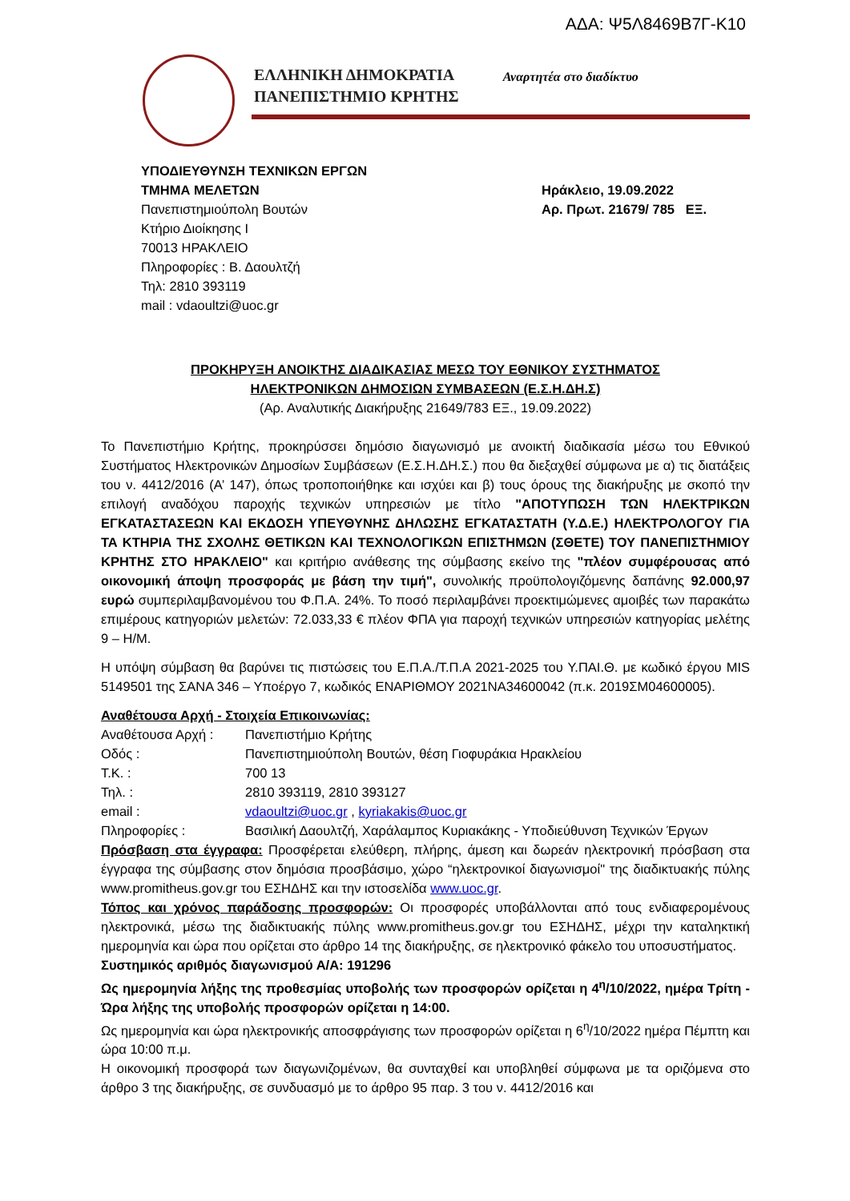ΑΔΑ: Ψ5Λ8469Β7Γ-Κ10
ΕΛΛΗΝΙΚΗ ΔΗΜΟΚΡΑΤΙΑ
ΠΑΝΕΠΙΣΤΗΜΙΟ ΚΡΗΤΗΣ
Αναρτητέα στο διαδίκτυο
ΥΠΟΔΙΕΥΘΥΝΣΗ ΤΕΧΝΙΚΩΝ ΕΡΓΩΝ
ΤΜΗΜΑ ΜΕΛΕΤΩΝ
Πανεπιστημιούπολη Βουτών
Κτήριο Διοίκησης Ι
70013 ΗΡΑΚΛΕΙΟ
Πληροφορίες : Β. Δαουλτζή
Τηλ: 2810 393119
mail : vdaoultzi@uoc.gr
Ηράκλειο, 19.09.2022
Αρ. Πρωτ. 21679/ 785 ΕΞ.
ΠΡΟΚΗΡΥΞΗ ΑΝΟΙΚΤΗΣ ΔΙΑΔΙΚΑΣΙΑΣ ΜΕΣΩ ΤΟΥ ΕΘΝΙΚΟΥ ΣΥΣΤΗΜΑΤΟΣ
ΗΛΕΚΤΡΟΝΙΚΩΝ ΔΗΜΟΣΙΩΝ ΣΥΜΒΑΣΕΩΝ (Ε.Σ.Η.ΔΗ.Σ)
(Αρ. Αναλυτικής Διακήρυξης 21649/783 ΕΞ., 19.09.2022)
Το Πανεπιστήμιο Κρήτης, προκηρύσσει δημόσιο διαγωνισμό με ανοικτή διαδικασία μέσω του Εθνικού Συστήματος Ηλεκτρονικών Δημοσίων Συμβάσεων (Ε.Σ.Η.ΔΗ.Σ.) που θα διεξαχθεί σύμφωνα με α) τις διατάξεις του ν. 4412/2016 (Α’ 147), όπως τροποποιήθηκε και ισχύει και β) τους όρους της διακήρυξης με σκοπό την επιλογή αναδόχου παροχής τεχνικών υπηρεσιών με τίτλο "ΑΠΟΤΥΠΩΣΗ ΤΩΝ ΗΛΕΚΤΡΙΚΩΝ ΕΓΚΑΤΑΣΤΑΣΕΩΝ ΚΑΙ ΕΚΔΟΣΗ ΥΠΕΥΘΥΝΗΣ ΔΗΛΩΣΗΣ ΕΓΚΑΤΑΣΤΑΤΗ (Υ.Δ.Ε.) ΗΛΕΚΤΡΟΛΟΓΟΥ ΓΙΑ ΤΑ ΚΤΗΡΙΑ ΤΗΣ ΣΧΟΛΗΣ ΘΕΤΙΚΩΝ ΚΑΙ ΤΕΧΝΟΛΟΓΙΚΩΝ ΕΠΙΣΤΗΜΩΝ (ΣΘΕΤΕ) ΤΟΥ ΠΑΝΕΠΙΣΤΗΜΙΟΥ ΚΡΗΤΗΣ ΣΤΟ ΗΡΑΚΛΕΙΟ" και κριτήριο ανάθεσης της σύμβασης εκείνο της "πλέον συμφέρουσας από οικονομική άποψη προσφοράς με βάση την τιμή", συνολικής προϋπολογιζόμενης δαπάνης 92.000,97 ευρώ συμπεριλαμβανομένου του Φ.Π.Α. 24%. Το ποσό περιλαμβάνει προεκτιμώμενες αμοιβές των παρακάτω επιμέρους κατηγοριών μελετών: 72.033,33 € πλέον ΦΠΑ για παροχή τεχνικών υπηρεσιών κατηγορίας μελέτης 9 – Η/Μ.
Η υπόψη σύμβαση θα βαρύνει τις πιστώσεις του Ε.Π.Α./Τ.Π.Α 2021-2025 του Υ.ΠΑΙ.Θ. με κωδικό έργου MIS 5149501 της ΣΑΝΑ 346 – Υποέργο 7, κωδικός ΕΝΑΡΙΘΜΟΥ 2021ΝΑ34600042 (π.κ. 2019ΣΜ04600005).
Αναθέτουσα Αρχή - Στοιχεία Επικοινωνίας:
| Αναθέτουσα Αρχή : | Πανεπιστήμιο Κρήτης |
| Οδός : | Πανεπιστημιούπολη Βουτών, θέση Γιοφυράκια Ηρακλείου |
| Τ.Κ. : | 700 13 |
| Τηλ. : | 2810 393119, 2810 393127 |
| email : | vdaoultzi@uoc.gr , kyriakakis@uoc.gr |
| Πληροφορίες : | Βασιλική Δαουλτζή, Χαράλαμπος Κυριακάκης - Υποδιεύθυνση Τεχνικών Έργων |
Πρόσβαση στα έγγραφα: Προσφέρεται ελεύθερη, πλήρης, άμεση και δωρεάν ηλεκτρονική πρόσβαση στα έγγραφα της σύμβασης στον δημόσια προσβάσιμο, χώρο “ηλεκτρονικοί διαγωνισμοί" της διαδικτυακής πύλης www.promitheus.gov.gr του ΕΣΗΔΗΣ και την ιστοσελίδα www.uoc.gr.
Τόπος και χρόνος παράδοσης προσφορών: Οι προσφορές υποβάλλονται από τους ενδιαφερομένους ηλεκτρονικά, μέσω της διαδικτυακής πύλης www.promitheus.gov.gr του ΕΣΗΔΗΣ, μέχρι την καταληκτική ημερομηνία και ώρα που ορίζεται στο άρθρο 14 της διακήρυξης, σε ηλεκτρονικό φάκελο του υποσυστήματος.
Συστημικός αριθμός διαγωνισμού Α/Α: 191296
Ως ημερομηνία λήξης της προθεσμίας υποβολής των προσφορών ορίζεται η 4<sup>η</sup>/10/2022, ημέρα Τρίτη - Ώρα λήξης της υποβολής προσφορών ορίζεται η 14:00.
Ως ημερομηνία και ώρα ηλεκτρονικής αποσφράγισης των προσφορών ορίζεται η 6<sup>η</sup>/10/2022 ημέρα Πέμπτη και ώρα 10:00 π.μ.
Η οικονομική προσφορά των διαγωνιζομένων, θα συνταχθεί και υποβληθεί σύμφωνα με τα οριζόμενα στο άρθρο 3 της διακήρυξης, σε συνδυασμό με το άρθρο 95 παρ. 3 του ν. 4412/2016 και